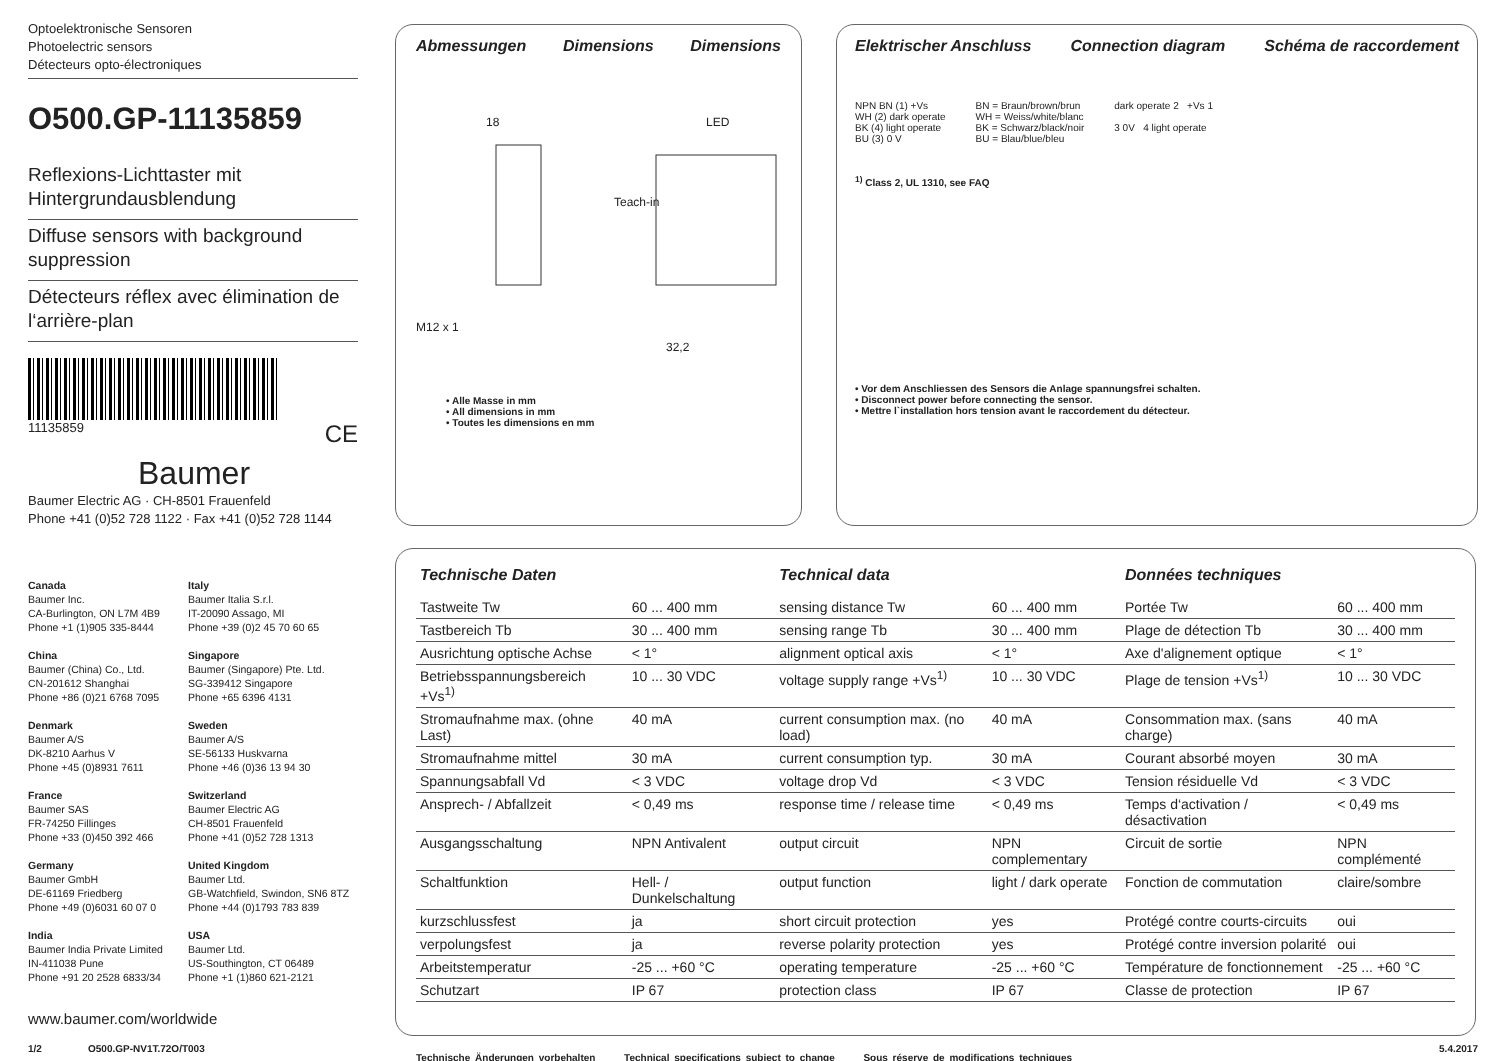Optoelektronische Sensoren
Photoelectric sensors
Détecteurs opto-électroniques
O500.GP-11135859
Reflexions-Lichttaster mit Hintergrundausblendung
Diffuse sensors with background suppression
Détecteurs réflex avec élimination de l‘arrière-plan
11135859 CE
Baumer
Baumer Electric AG · CH-8501 Frauenfeld
Phone +41 (0)52 728 1122 · Fax +41 (0)52 728 1144
Abmessungen Dimensions Dimensions
18 LED
Teach-in
M12 x 1
32,2
• Alle Masse in mm
• All dimensions in mm
• Toutes les dimensions en mm
Elektrischer Anschluss Connection diagram Schéma de raccordement
NPN BN (1) +Vs
WH (2) dark operate
BK (4) light operate
BU (3) 0 V
BN = Braun/brown/brun
WH = Weiss/white/blanc
BK = Schwarz/black/noir
BU = Blau/blue/bleu
dark operate 2 +Vs 1
3 0V 4 light operate
<sup>1)</sup> Class 2, UL 1310, see FAQ
• Vor dem Anschliessen des Sensors die Anlage spannungsfrei schalten.
• Disconnect power before connecting the sensor.
• Mettre l`installation hors tension avant le raccordement du détecteur.
Canada
Baumer Inc.
CA-Burlington, ON L7M 4B9
Phone +1 (1)905 335-8444
Italy
Baumer Italia S.r.l.
IT-20090 Assago, MI
Phone +39 (0)2 45 70 60 65
China
Baumer (China) Co., Ltd.
CN-201612 Shanghai
Phone +86 (0)21 6768 7095
Singapore
Baumer (Singapore) Pte. Ltd.
SG-339412 Singapore
Phone +65 6396 4131
Denmark
Baumer A/S
DK-8210 Aarhus V
Phone +45 (0)8931 7611
Sweden
Baumer A/S
SE-56133 Huskvarna
Phone +46 (0)36 13 94 30
France
Baumer SAS
FR-74250 Fillinges
Phone +33 (0)450 392 466
Switzerland
Baumer Electric AG
CH-8501 Frauenfeld
Phone +41 (0)52 728 1313
Germany
Baumer GmbH
DE-61169 Friedberg
Phone +49 (0)6031 60 07 0
United Kingdom
Baumer Ltd.
GB-Watchfield, Swindon, SN6 8TZ
Phone +44 (0)1793 783 839
India
Baumer India Private Limited
IN-411038 Pune
Phone +91 20 2528 6833/34
USA
Baumer Ltd.
US-Southington, CT 06489
Phone +1 (1)860 621-2121
www.baumer.com/worldwide
| Technische Daten | | Technical data | | Données techniques | |
| Tastweite Tw | 60 ... 400 mm | sensing distance Tw | 60 ... 400 mm | Portée Tw | 60 ... 400 mm |
| Tastbereich Tb | 30 ... 400 mm | sensing range Tb | 30 ... 400 mm | Plage de détection Tb | 30 ... 400 mm |
| Ausrichtung optische Achse | < 1° | alignment optical axis | < 1° | Axe d'alignement optique | < 1° |
| Betriebsspannungsbereich +Vs<sup>1)</sup> | 10 ... 30 VDC | voltage supply range +Vs<sup>1)</sup> | 10 ... 30 VDC | Plage de tension +Vs<sup>1)</sup> | 10 ... 30 VDC |
| Stromaufnahme max. (ohne Last) | 40 mA | current consumption max. (no load) | 40 mA | Consommation max. (sans charge) | 40 mA |
| Stromaufnahme mittel | 30 mA | current consumption typ. | 30 mA | Courant absorbé moyen | 30 mA |
| Spannungsabfall Vd | < 3 VDC | voltage drop Vd | < 3 VDC | Tension résiduelle Vd | < 3 VDC |
| Ansprech- / Abfallzeit | < 0,49 ms | response time / release time | < 0,49 ms | Temps d‘activation / désactivation | < 0,49 ms |
| Ausgangsschaltung | NPN Antivalent | output circuit | NPN complementary | Circuit de sortie | NPN complémenté |
| Schaltfunktion | Hell- / Dunkelschaltung | output function | light / dark operate | Fonction de commutation | claire/sombre |
| kurzschlussfest | ja | short circuit protection | yes | Protégé contre courts-circuits | oui |
| verpolungsfest | ja | reverse polarity protection | yes | Protégé contre inversion polarité | oui |
| Arbeitstemperatur | -25 ... +60 °C | operating temperature | -25 ... +60 °C | Température de fonctionnement | -25 ... +60 °C |
| Schutzart | IP 67 | protection class | IP 67 | Classe de protection | IP 67 |
Technische Änderungen vorbehalten Technical specifications subject to change Sous réserve de modifications techniques
1/2 O500.GP-NV1T.72O/T003 5.4.2017